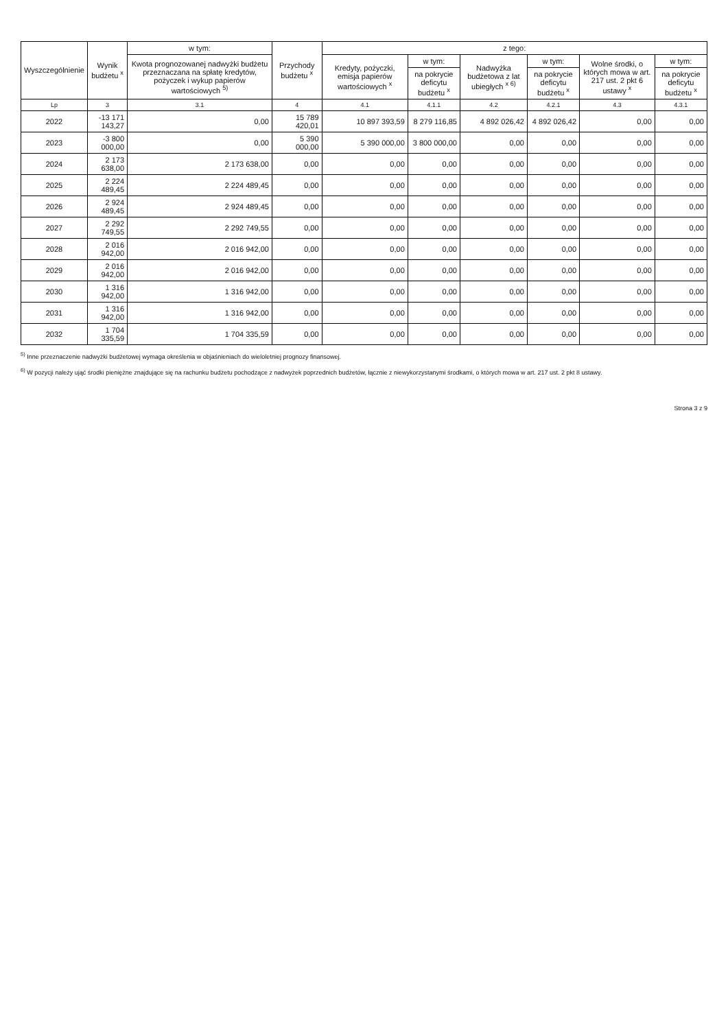| Wyszczególnienie | Wynik budżetu <sup>x</sup> | w tym: | Przychody budżetu <sup>x</sup> | z tego: | | | | | |
| --- | --- | --- | --- | --- | --- | --- | --- | --- | --- |
| | | Kwota prognozowanej nadwyżki budżetu przeznaczana na spłatę kredytów, pożyczek i wykup papierów wartościowych <sup>5)</sup> | | Kredyty, pożyczki, emisja papierów wartościowych <sup>x</sup> | w tym: | Nadwyżka budżetowa z lat ubiegłych <sup>x 6)</sup> | w tym: | Wolne środki, o których mowa w art. 217 ust. 2 pkt 6 ustawy <sup>x</sup> | w tym: |
| | | | | | na pokrycie deficytu budżetu <sup>x</sup> | | na pokrycie deficytu budżetu <sup>x</sup> | | na pokrycie deficytu budżetu <sup>x</sup> |
| Lp | 3 | 3.1 | 4 | 4.1 | 4.1.1 | 4.2 | 4.2.1 | 4.3 | 4.3.1 |
| 2022 | -13 171 143,27 | 0,00 | 15 789 420,01 | 10 897 393,59 | 8 279 116,85 | 4 892 026,42 | 4 892 026,42 | 0,00 | 0,00 |
| 2023 | -3 800 000,00 | 0,00 | 5 390 000,00 | 5 390 000,00 | 3 800 000,00 | 0,00 | 0,00 | 0,00 | 0,00 |
| 2024 | 2 173 638,00 | 2 173 638,00 | 0,00 | 0,00 | 0,00 | 0,00 | 0,00 | 0,00 | 0,00 |
| 2025 | 2 224 489,45 | 2 224 489,45 | 0,00 | 0,00 | 0,00 | 0,00 | 0,00 | 0,00 | 0,00 |
| 2026 | 2 924 489,45 | 2 924 489,45 | 0,00 | 0,00 | 0,00 | 0,00 | 0,00 | 0,00 | 0,00 |
| 2027 | 2 292 749,55 | 2 292 749,55 | 0,00 | 0,00 | 0,00 | 0,00 | 0,00 | 0,00 | 0,00 |
| 2028 | 2 016 942,00 | 2 016 942,00 | 0,00 | 0,00 | 0,00 | 0,00 | 0,00 | 0,00 | 0,00 |
| 2029 | 2 016 942,00 | 2 016 942,00 | 0,00 | 0,00 | 0,00 | 0,00 | 0,00 | 0,00 | 0,00 |
| 2030 | 1 316 942,00 | 1 316 942,00 | 0,00 | 0,00 | 0,00 | 0,00 | 0,00 | 0,00 | 0,00 |
| 2031 | 1 316 942,00 | 1 316 942,00 | 0,00 | 0,00 | 0,00 | 0,00 | 0,00 | 0,00 | 0,00 |
| 2032 | 1 704 335,59 | 1 704 335,59 | 0,00 | 0,00 | 0,00 | 0,00 | 0,00 | 0,00 | 0,00 |
<sup>5)</sup> Inne przeznaczenie nadwyżki budżetowej wymaga określenia w objaśnieniach do wieloletniej prognozy finansowej.
<sup>6)</sup> W pozycji należy ująć środki pieniężne znajdujące się na rachunku budżetu pochodzące z nadwyżek poprzednich budżetów, łącznie z niewykorzystanymi środkami, o których mowa w art. 217 ust. 2 pkt 8 ustawy.
Strona 3 z 9